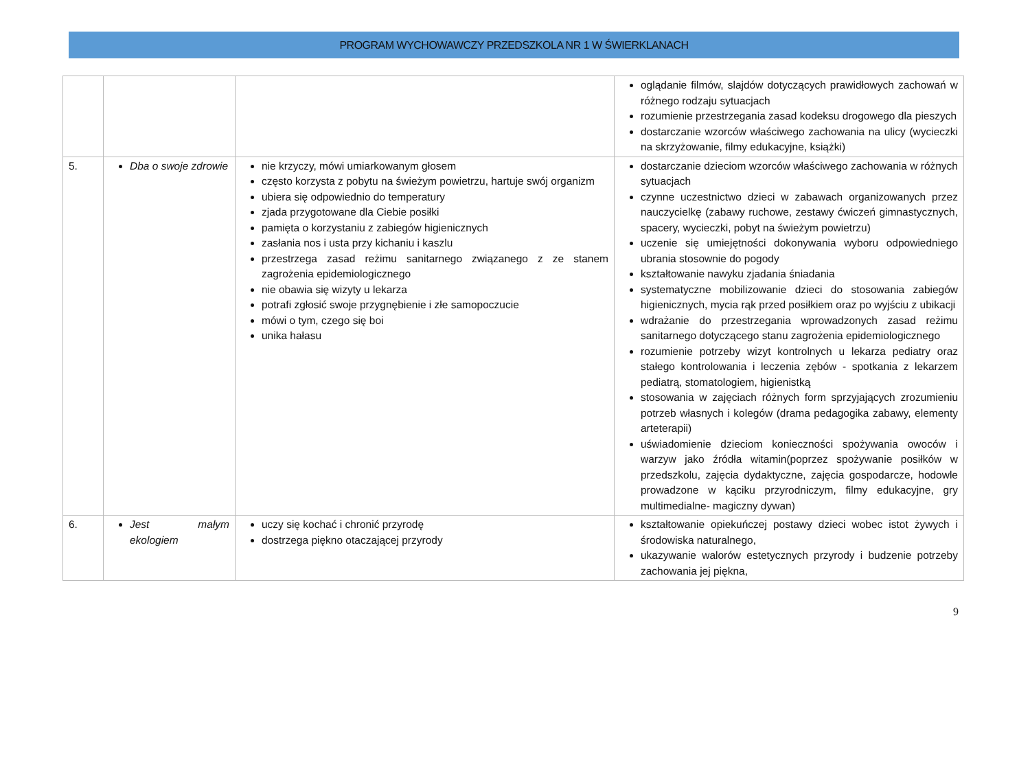PROGRAM WYCHOWAWCZY PRZEDSZKOLA NR 1 W ŚWIERKLANACH
| | | | oglądanie filmów, slajdów dotyczących prawidłowych zachowań w różnego rodzaju sytuacjach rozumienie przestrzegania zasad kodeksu drogowego dla pieszych dostarczanie wzorców właściwego zachowania na ulicy (wycieczki na skrzyżowanie, filmy edukacyjne, książki) |
| 5. | Dba o swoje zdrowie | nie krzyczy, mówi umiarkowanym głosem często korzysta z pobytu na świeżym powietrzu, hartuje swój organizm ubiera się odpowiednio do temperatury zjada przygotowane dla Ciebie posiłki pamięta o korzystaniu z zabiegów higienicznych zasłania nos i usta przy kichaniu i kaszlu przestrzega zasad reżimu sanitarnego związanego z ze stanem zagrożenia epidemiologicznego nie obawia się wizyty u lekarza potrafi zgłosić swoje przygnębienie i złe samopoczucie mówi o tym, czego się boi unika hałasu | dostarczanie dzieciom wzorców właściwego zachowania w różnych sytuacjach czynne uczestnictwo dzieci w zabawach organizowanych przez nauczycielkę (zabawy ruchowe, zestawy ćwiczeń gimnastycznych, spacery, wycieczki, pobyt na świeżym powietrzu) uczenie się umiejętności dokonywania wyboru odpowiedniego ubrania stosownie do pogody kształtowanie nawyku zjadania śniadania systematyczne mobilizowanie dzieci do stosowania zabiegów higienicznych, mycia rąk przed posiłkiem oraz po wyjściu z ubikacji wdrażanie do przestrzegania wprowadzonych zasad reżimu sanitarnego dotyczącego stanu zagrożenia epidemiologicznego rozumienie potrzeby wizyt kontrolnych u lekarza pediatry oraz stałego kontrolowania i leczenia zębów - spotkania z lekarzem pediatrą, stomatologiem, higienistką stosowania w zajęciach różnych form sprzyjających zrozumieniu potrzeb własnych i kolegów (drama pedagogika zabawy, elementy arteterapii) uświadomienie dzieciom konieczności spożywania owoców i warzyw jako źródła witamin(poprzez spożywanie posiłków w przedszkolu, zajęcia dydaktyczne, zajęcia gospodarcze, hodowle prowadzone w kąciku przyrodniczym, filmy edukacyjne, gry multimedialne- magiczny dywan) |
| 6. | Jest małym ekologiem | uczy się kochać i chronić przyrodę dostrzega piękno otaczającej przyrody | kształtowanie opiekuńczej postawy dzieci wobec istot żywych i środowiska naturalnego, ukazywanie walorów estetycznych przyrody i budzenie potrzeby zachowania jej piękna, |
9